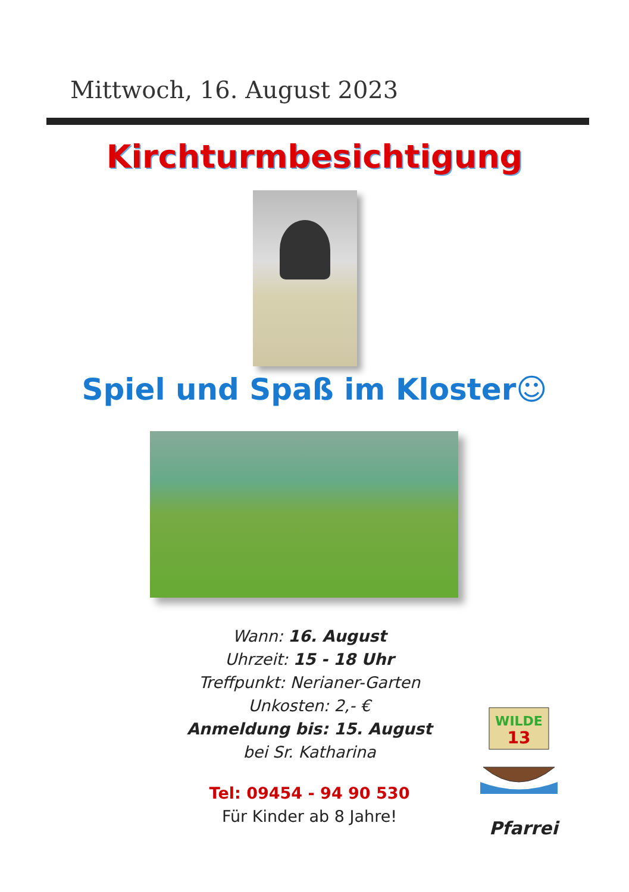Mittwoch, 16. August 2023
Kirchturmbesichtigung
Spiel und Spaß im Kloster☺
Wann: 16. August
Uhrzeit: 15 - 18 Uhr
Treffpunkt: Nerianer-Garten
Unkosten: 2,- €
Anmeldung bis: 15. August
bei Sr. Katharina
Tel: 09454 - 94 90 530
Für Kinder ab 8 Jahre!
WILDE
13
Pfarrei